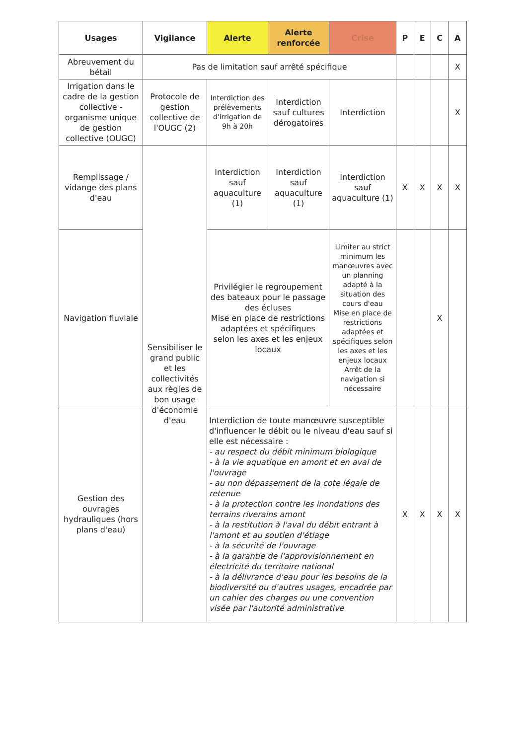| Usages | Vigilance | Alerte | Alerte renforcée | Crise | P | E | C | A |
| --- | --- | --- | --- | --- | --- | --- | --- | --- |
| Abreuvement du bétail | Pas de limitation sauf arrêté spécifique | | | | | | | X |
| Irrigation dans le cadre de la gestion collective - organisme unique de gestion collective (OUGC) | Protocole de gestion collective de l'OUGC (2) | Interdiction des prélèvements d'irrigation de 9h à 20h | Interdiction sauf cultures dérogatoires | Interdiction | | | | X |
| Remplissage / vidange des plans d'eau | Sensibiliser le grand public et les collectivités aux règles de bon usage d'économie d'eau | Interdiction sauf aquaculture (1) | Interdiction sauf aquaculture (1) | Interdiction sauf aquaculture (1) | X | X | X | X |
| Navigation fluviale | | Privilégier le regroupement des bateaux pour le passage des écluses Mise en place de restrictions adaptées et spécifiques selon les axes et les enjeux locaux | | Limiter au strict minimum les manœuvres avec un planning adapté à la situation des cours d'eau Mise en place de restrictions adaptées et spécifiques selon les axes et les enjeux locaux Arrêt de la navigation si nécessaire | | | X | |
| Gestion des ouvrages hydrauliques (hors plans d'eau) | | Interdiction de toute manœuvre susceptible d'influencer le débit ou le niveau d'eau sauf si elle est nécessaire : - au respect du débit minimum biologique - à la vie aquatique en amont et en aval de l'ouvrage - au non dépassement de la cote légale de retenue - à la protection contre les inondations des terrains riverains amont - à la restitution à l'aval du débit entrant à l'amont et au soutien d'étiage - à la sécurité de l'ouvrage - à la garantie de l'approvisionnement en électricité du territoire national - à la délivrance d'eau pour les besoins de la biodiversité ou d'autres usages, encadrée par un cahier des charges ou une convention visée par l'autorité administrative | | | X | X | X | X |